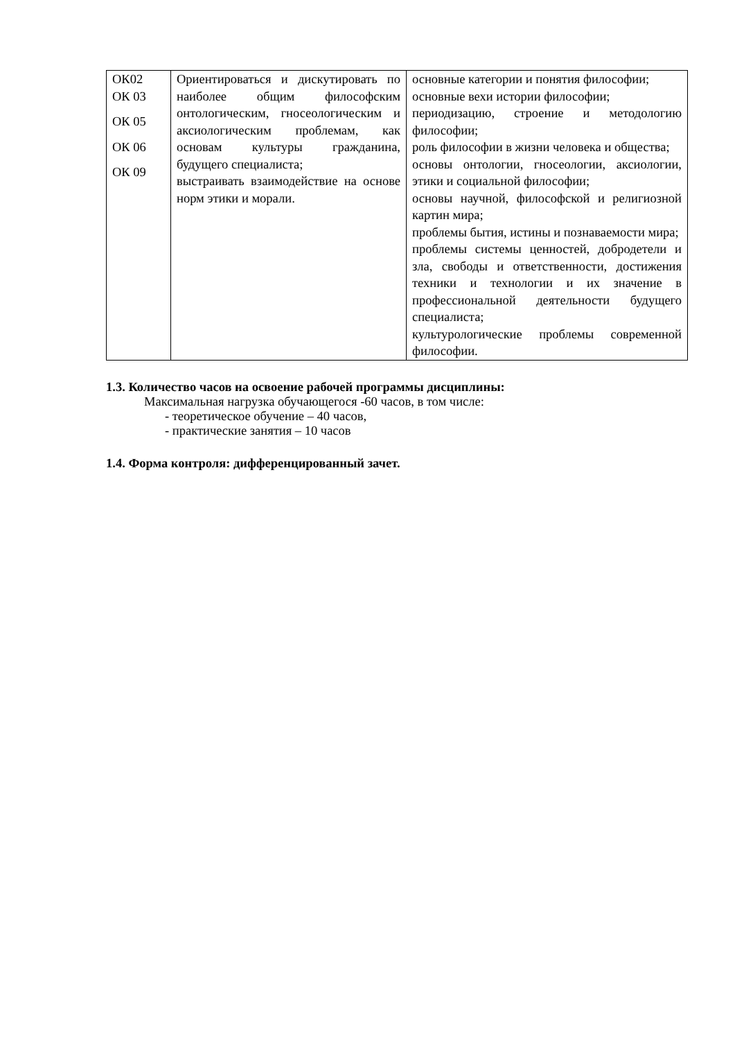| ОК02 ОК 03 ОК 05 ОК 06 ОК 09 | Ориентироваться и дискутировать по наиболее общим философским онтологическим, гносеологическим и аксиологическим проблемам, как основам культуры гражданина, будущего специалиста; выстраивать взаимодействие на основе норм этики и морали. | основные категории и понятия философии; основные вехи истории философии; периодизацию, строение и методологию философии; роль философии в жизни человека и общества; основы онтологии, гносеологии, аксиологии, этики и социальной философии; основы научной, философской и религиозной картин мира; проблемы бытия, истины и познаваемости мира; проблемы системы ценностей, добродетели и зла, свободы и ответственности, достижения техники и технологии и их значение в профессиональной деятельности будущего специалиста; культурологические проблемы современной философии. |
1.3. Количество часов на освоение рабочей программы дисциплины:
Максимальная нагрузка обучающегося -60 часов, в том числе:
- теоретическое обучение – 40 часов,
- практические занятия – 10 часов
1.4. Форма контроля: дифференцированный зачет.